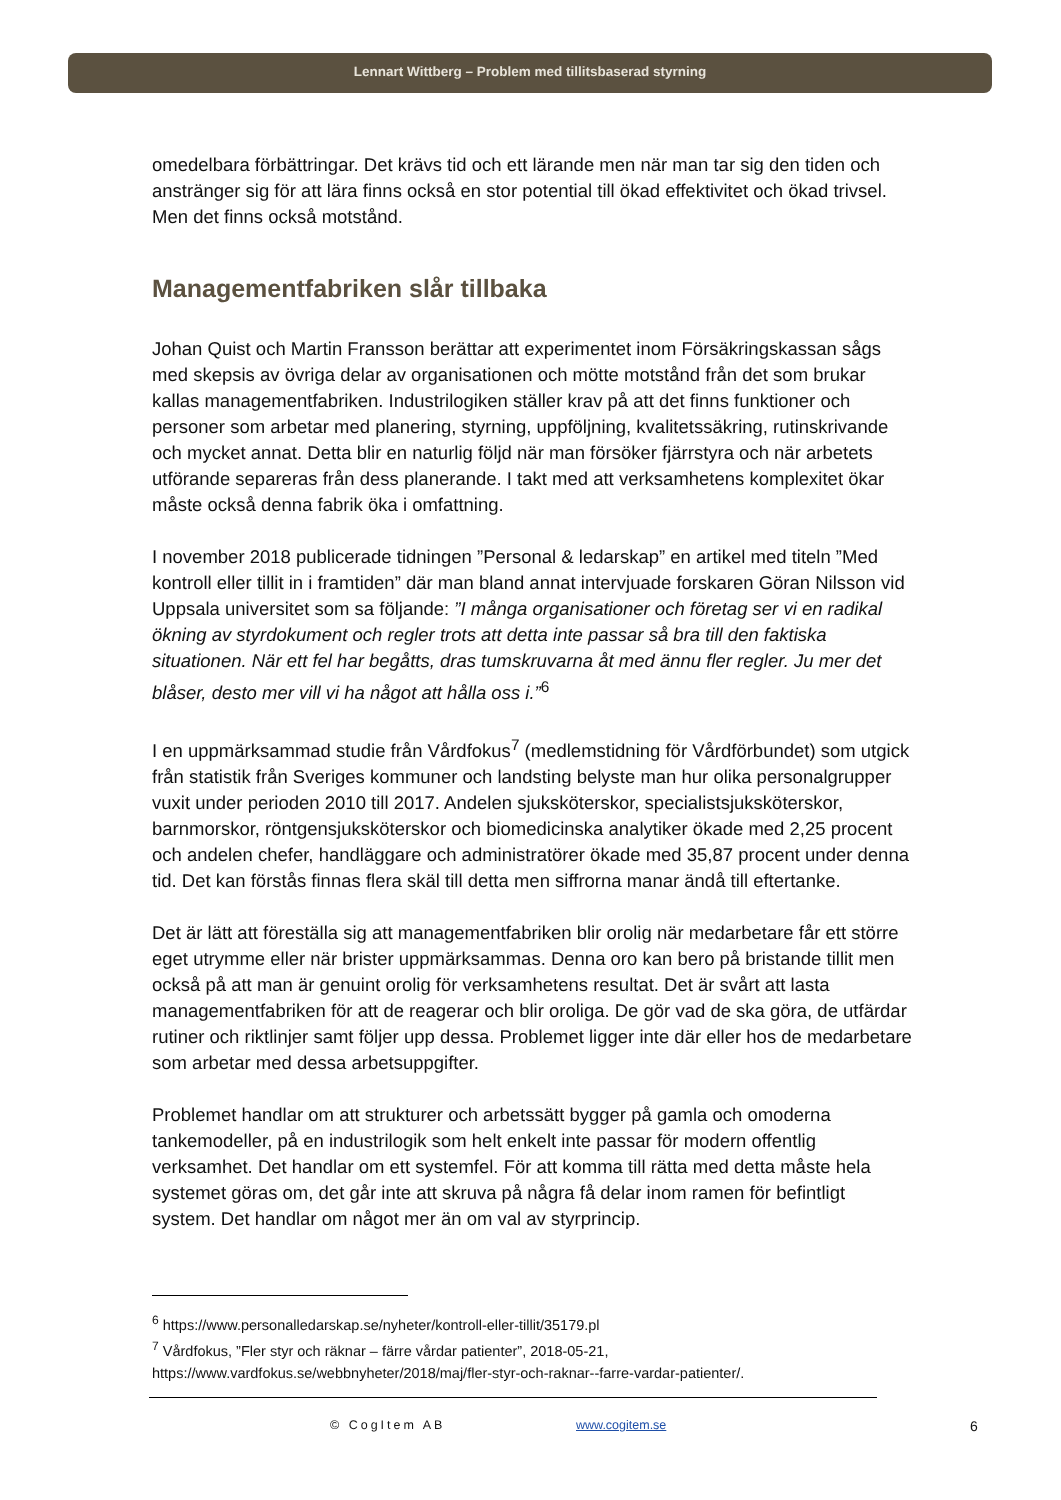Lennart Wittberg – Problem med tillitsbaserad styrning
omedelbara förbättringar. Det krävs tid och ett lärande men när man tar sig den tiden och anstränger sig för att lära finns också en stor potential till ökad effektivitet och ökad trivsel. Men det finns också motstånd.
Managementfabriken slår tillbaka
Johan Quist och Martin Fransson berättar att experimentet inom Försäkringskassan sågs med skepsis av övriga delar av organisationen och mötte motstånd från det som brukar kallas managementfabriken. Industrilogiken ställer krav på att det finns funktioner och personer som arbetar med planering, styrning, uppföljning, kvalitetssäkring, rutinskrivande och mycket annat. Detta blir en naturlig följd när man försöker fjärrstyra och när arbetets utförande separeras från dess planerande. I takt med att verksamhetens komplexitet ökar måste också denna fabrik öka i omfattning.
I november 2018 publicerade tidningen ”Personal & ledarskap” en artikel med titeln ”Med kontroll eller tillit in i framtiden” där man bland annat intervjuade forskaren Göran Nilsson vid Uppsala universitet som sa följande: ”I många organisationer och företag ser vi en radikal ökning av styrdokument och regler trots att detta inte passar så bra till den faktiska situationen. När ett fel har begåtts, dras tumskruvarna åt med ännu fler regler. Ju mer det blåser, desto mer vill vi ha något att hålla oss i.”<sup>6</sup>
I en uppmärksammad studie från Vårdfokus<sup>7</sup> (medlemstidning för Vårdförbundet) som utgick från statistik från Sveriges kommuner och landsting belyste man hur olika personalgrupper vuxit under perioden 2010 till 2017. Andelen sjuksköterskor, specialistsjuksköterskor, barnmorskor, röntgensjuksköterskor och biomedicinska analytiker ökade med 2,25 procent och andelen chefer, handläggare och administratörer ökade med 35,87 procent under denna tid. Det kan förstås finnas flera skäl till detta men siffrorna manar ändå till eftertanke.
Det är lätt att föreställa sig att managementfabriken blir orolig när medarbetare får ett större eget utrymme eller när brister uppmärksammas. Denna oro kan bero på bristande tillit men också på att man är genuint orolig för verksamhetens resultat. Det är svårt att lasta managementfabriken för att de reagerar och blir oroliga. De gör vad de ska göra, de utfärdar rutiner och riktlinjer samt följer upp dessa. Problemet ligger inte där eller hos de medarbetare som arbetar med dessa arbetsuppgifter.
Problemet handlar om att strukturer och arbetssätt bygger på gamla och omoderna tankemodeller, på en industrilogik som helt enkelt inte passar för modern offentlig verksamhet. Det handlar om ett systemfel. För att komma till rätta med detta måste hela systemet göras om, det går inte att skruva på några få delar inom ramen för befintligt system. Det handlar om något mer än om val av styrprincip.
<sup>6</sup> https://www.personalledarskap.se/nyheter/kontroll-eller-tillit/35179.pl
<sup>7</sup> Vårdfokus, ”Fler styr och räknar – färre vårdar patienter”, 2018-05-21, https://www.vardfokus.se/webbnyheter/2018/maj/fler-styr-och-raknar--farre-vardar-patienter/.
© CogItem AB www.cogitem.se 6